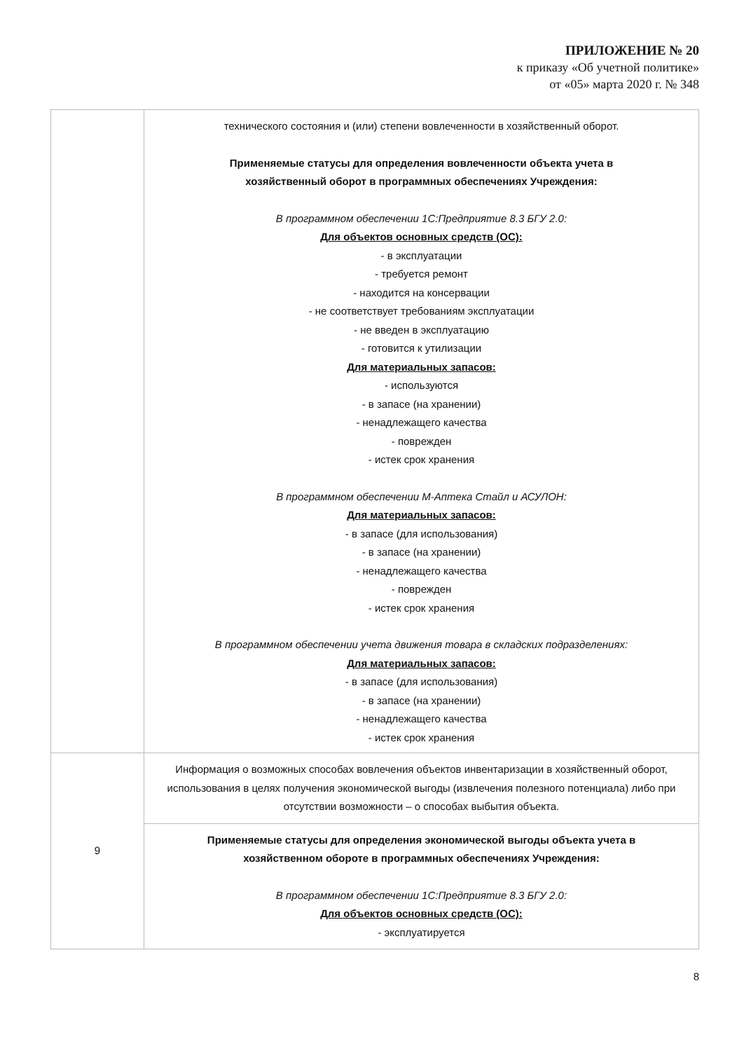ПРИЛОЖЕНИЕ № 20
к приказу «Об учетной политике»
от «05» марта 2020 г. № 348
| | технического состояния и (или) степени вовлеченности в хозяйственный оборот. Применяемые статусы для определения вовлеченности объекта учета в хозяйственный оборот в программных обеспечениях Учреждения: В программном обеспечении 1С:Предприятие 8.3 БГУ 2.0: Для объектов основных средств (ОС): - в эксплуатации - требуется ремонт - находится на консервации - не соответствует требованиям эксплуатации - не введен в эксплуатацию - готовится к утилизации Для материальных запасов: - используются - в запасе (на хранении) - ненадлежащего качества - поврежден - истек срок хранения В программном обеспечении М-Аптека Стайл и АСУЛОН: Для материальных запасов: - в запасе (для использования) - в запасе (на хранении) - ненадлежащего качества - поврежден - истек срок хранения В программном обеспечении учета движения товара в складских подразделениях: Для материальных запасов: - в запасе (для использования) - в запасе (на хранении) - ненадлежащего качества - истек срок хранения |
| 9 | Информация о возможных способах вовлечения объектов инвентаризации в хозяйственный оборот, использования в целях получения экономической выгоды (извлечения полезного потенциала) либо при отсутствии возможности – о способах выбытия объекта. |
| | Применяемые статусы для определения экономической выгоды объекта учета в хозяйственном обороте в программных обеспечениях Учреждения: В программном обеспечении 1С:Предприятие 8.3 БГУ 2.0: Для объектов основных средств (ОС): - эксплуатируется |
8